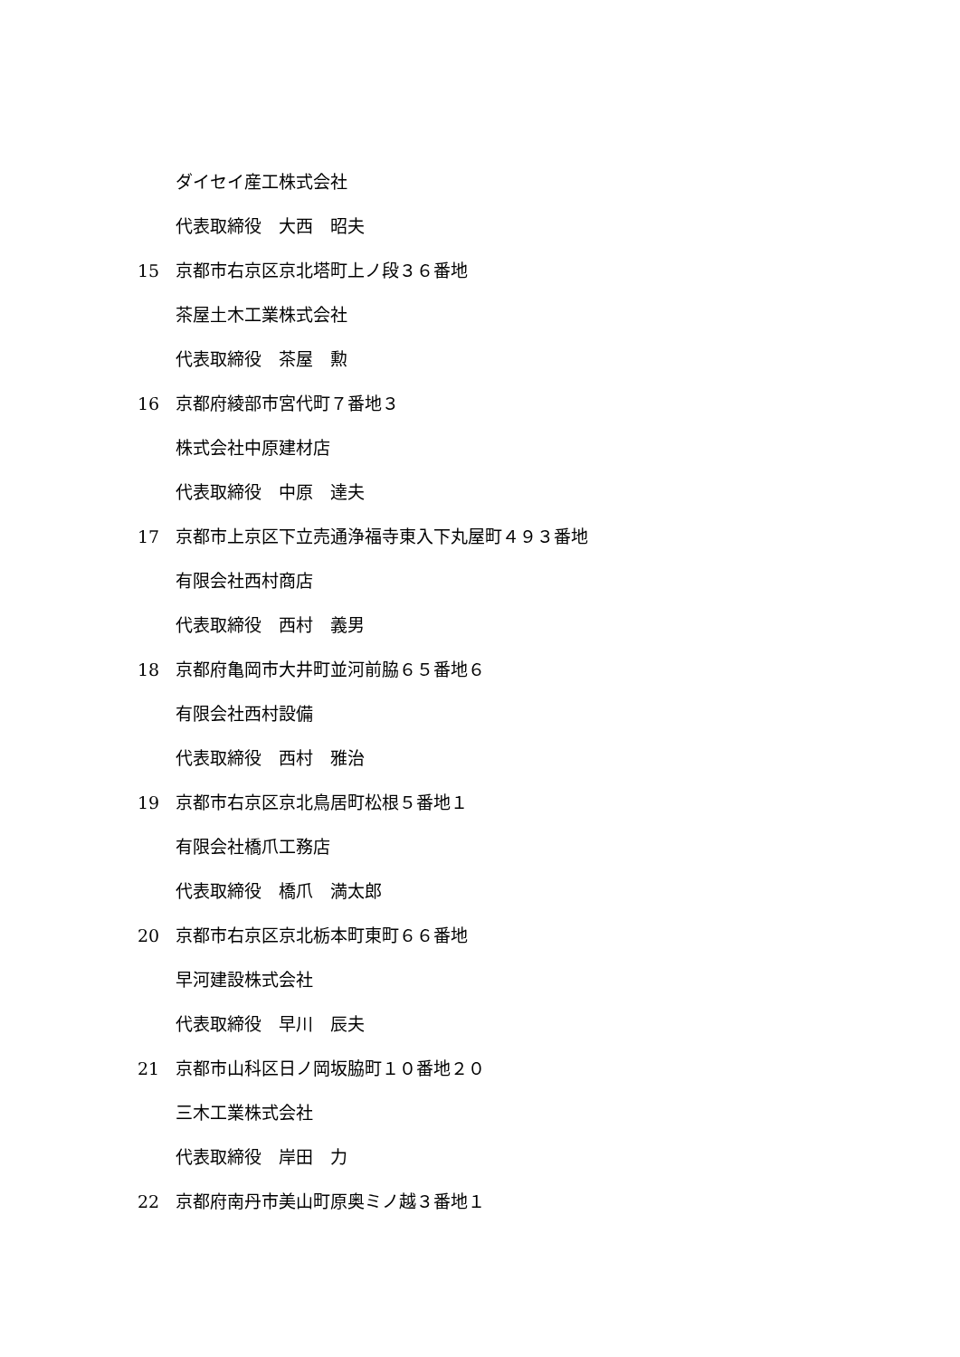ダイセイ産工株式会社
代表取締役　大西　昭夫
15 京都市右京区京北塔町上ノ段３６番地
茶屋土木工業株式会社
代表取締役　茶屋　勲
16 京都府綾部市宮代町７番地３
株式会社中原建材店
代表取締役　中原　達夫
17 京都市上京区下立売通浄福寺東入下丸屋町４９３番地
有限会社西村商店
代表取締役　西村　義男
18 京都府亀岡市大井町並河前脇６５番地６
有限会社西村設備
代表取締役　西村　雅治
19 京都市右京区京北鳥居町松根５番地１
有限会社橋爪工務店
代表取締役　橋爪　満太郎
20 京都市右京区京北栃本町東町６６番地
早河建設株式会社
代表取締役　早川　辰夫
21 京都市山科区日ノ岡坂脇町１０番地２０
三木工業株式会社
代表取締役　岸田　力
22 京都府南丹市美山町原奥ミノ越３番地１